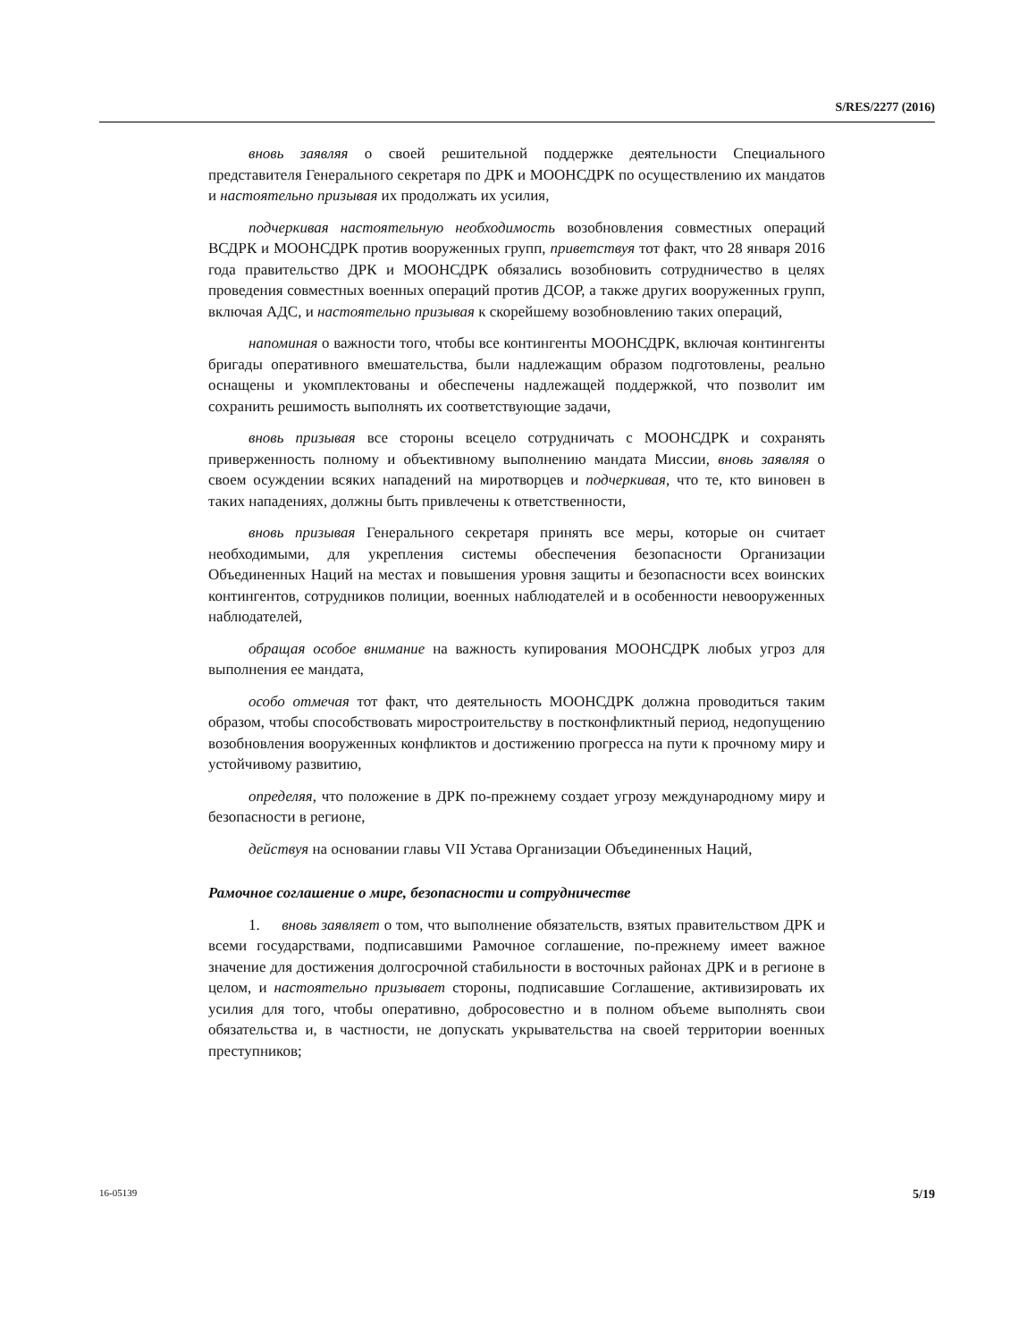S/RES/2277 (2016)
вновь заявляя о своей решительной поддержке деятельности Специального представителя Генерального секретаря по ДРК и МООНСДРК по осуществлению их мандатов и настоятельно призывая их продолжать их усилия,
подчеркивая настоятельную необходимость возобновления совместных операций ВСДРК и МООНСДРК против вооруженных групп, приветствуя тот факт, что 28 января 2016 года правительство ДРК и МООНСДРК обязались возобновить сотрудничество в целях проведения совместных военных операций против ДСОР, а также других вооруженных групп, включая АДС, и настоятельно призывая к скорейшему возобновлению таких операций,
напоминая о важности того, чтобы все контингенты МООНСДРК, включая контингенты бригады оперативного вмешательства, были надлежащим образом подготовлены, реально оснащены и укомплектованы и обеспечены надлежащей поддержкой, что позволит им сохранить решимость выполнять их соответствующие задачи,
вновь призывая все стороны всецело сотрудничать с МООНСДРК и сохранять приверженность полному и объективному выполнению мандата Миссии, вновь заявляя о своем осуждении всяких нападений на миротворцев и подчеркивая, что те, кто виновен в таких нападениях, должны быть привлечены к ответственности,
вновь призывая Генерального секретаря принять все меры, которые он считает необходимыми, для укрепления системы обеспечения безопасности Организации Объединенных Наций на местах и повышения уровня защиты и безопасности всех воинских контингентов, сотрудников полиции, военных наблюдателей и в особенности невооруженных наблюдателей,
обращая особое внимание на важность купирования МООНСДРК любых угроз для выполнения ее мандата,
особо отмечая тот факт, что деятельность МООНСДРК должна проводиться таким образом, чтобы способствовать миростроительству в постконфликтный период, недопущению возобновления вооруженных конфликтов и достижению прогресса на пути к прочному миру и устойчивому развитию,
определяя, что положение в ДРК по-прежнему создает угрозу международному миру и безопасности в регионе,
действуя на основании главы VII Устава Организации Объединенных Наций,
Рамочное соглашение о мире, безопасности и сотрудничестве
1. вновь заявляет о том, что выполнение обязательств, взятых правительством ДРК и всеми государствами, подписавшими Рамочное соглашение, по-прежнему имеет важное значение для достижения долгосрочной стабильности в восточных районах ДРК и в регионе в целом, и настоятельно призывает стороны, подписавшие Соглашение, активизировать их усилия для того, чтобы оперативно, добросовестно и в полном объеме выполнять свои обязательства и, в частности, не допускать укрывательства на своей территории военных преступников;
16-05139 5/19